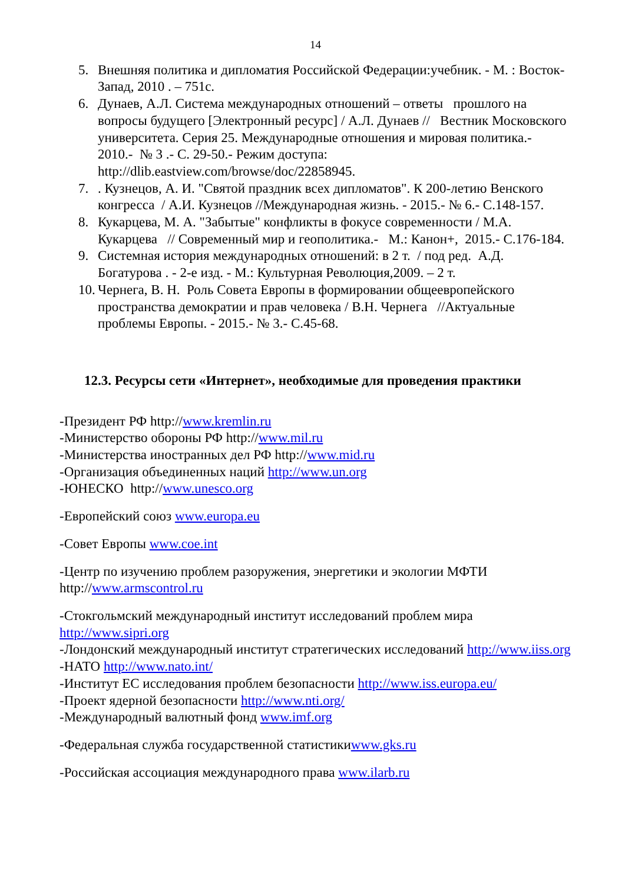14
5. Внешняя политика и дипломатия Российской Федерации:учебник. - М. : Восток-Запад, 2010 . – 751с.
6. Дунаев, А.Л. Система международных отношений – ответы прошлого на вопросы будущего [Электронный ресурс] / А.Л. Дунаев // Вестник Московского университета. Серия 25. Международные отношения и мировая политика.- 2010.- № 3 .- С. 29-50.- Режим доступа: http://dlib.eastview.com/browse/doc/22858945.
7.. Кузнецов, А. И. "Святой праздник всех дипломатов". К 200-летию Венского конгресса / А.И. Кузнецов //Международная жизнь. - 2015.- № 6.- С.148-157.
8. Кукарцева, М. А. "Забытые" конфликты в фокусе современности / М.А. Кукарцева // Современный мир и геополитика.- М.: Канон+, 2015.- С.176-184.
9. Системная история международных отношений: в 2 т. / под ред. А.Д. Богатурова . - 2-е изд. - М.: Культурная Революция,2009. – 2 т.
10. Чернега, В. Н. Роль Совета Европы в формировании общеевропейского пространства демократии и прав человека / В.Н. Чернега //Актуальные проблемы Европы. - 2015.- № 3.- С.45-68.
12.3. Ресурсы сети «Интернет», необходимые для проведения практики
-Президент РФ http://www.kremlin.ru
-Министерство обороны РФ http://www.mil.ru
-Министерства иностранных дел РФ http://www.mid.ru
-Организация объединенных наций http://www.un.org
-ЮНЕСКО http://www.unesco.org
-Европейский союз www.europa.eu
-Совет Европы www.coe.int
-Центр по изучению проблем разоружения, энергетики и экологии МФТИ http://www.armscontrol.ru
-Стокгольмский международный институт исследований проблем мира http://www.sipri.org
-Лондонский международный институт стратегических исследований http://www.iiss.org
-НАТО http://www.nato.int/
-Институт ЕС исследования проблем безопасности http://www.iss.europa.eu/
-Проект ядерной безопасности http://www.nti.org/
-Международный валютный фонд www.imf.org
-Федеральная служба государственной статистикиwww.gks.ru
-Российская ассоциация международного права www.ilarb.ru